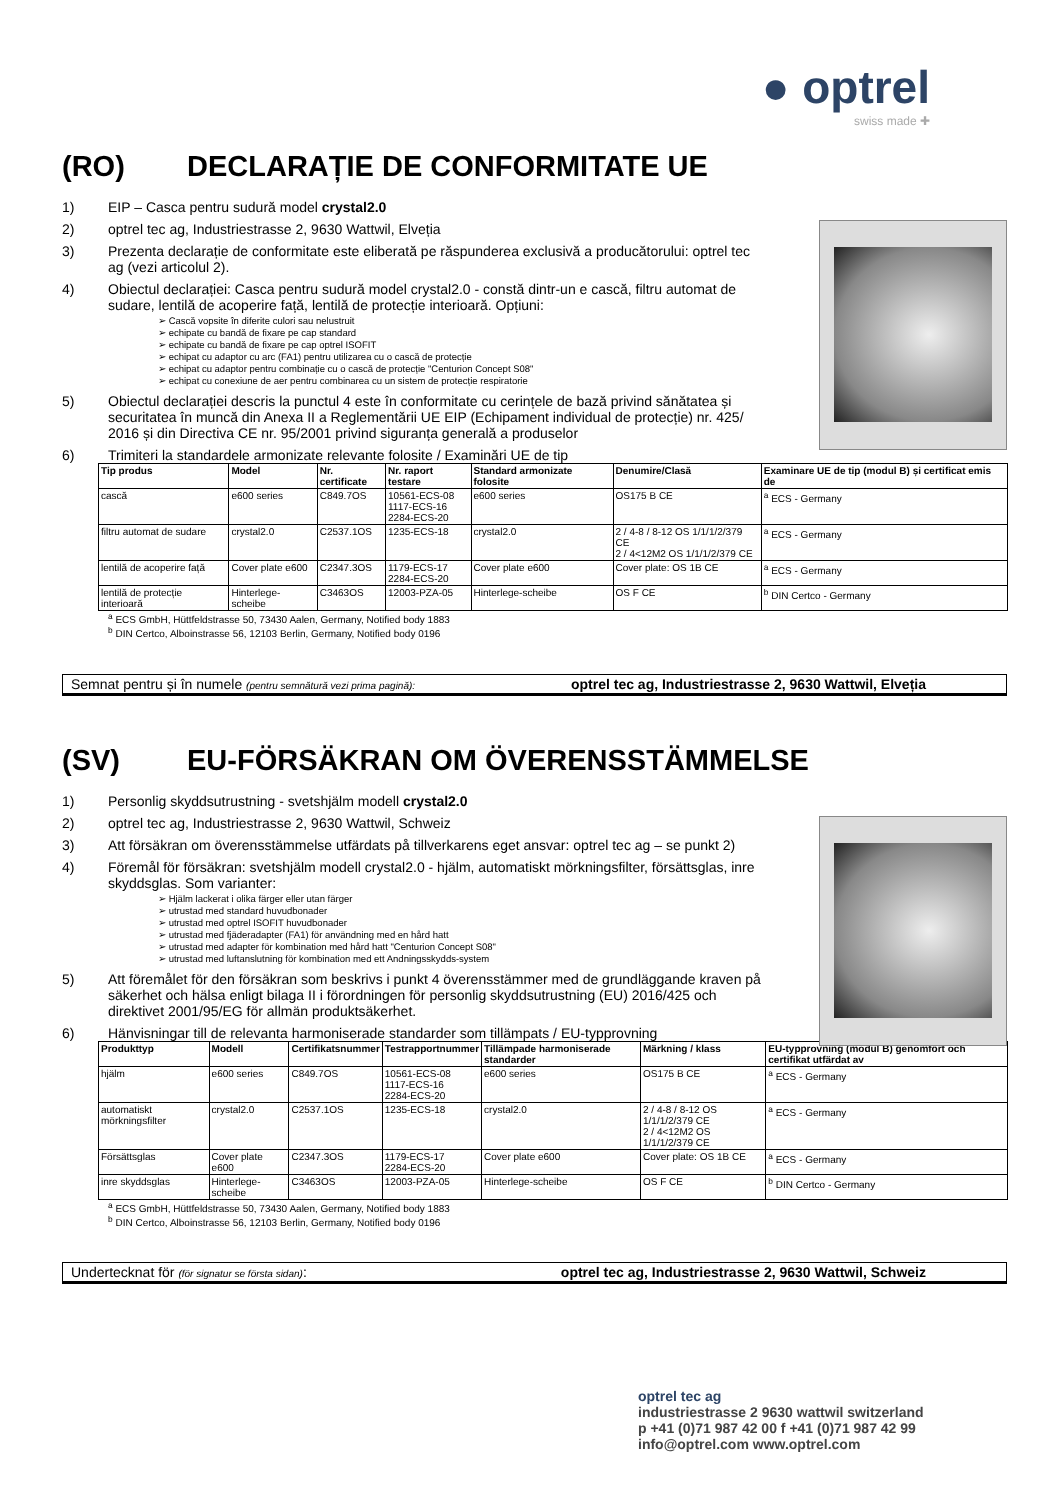● optrel
swiss made ✚
(RO) DECLARAȚIE DE CONFORMITATE UE
1) EIP – Casca pentru sudură model crystal2.0
2) optrel tec ag, Industriestrasse 2, 9630 Wattwil, Elveția
3) Prezenta declarație de conformitate este eliberată pe răspunderea exclusivă a producătorului: optrel tec ag (vezi articolul 2).
4) Obiectul declarației: Casca pentru sudură model crystal2.0 - constă dintr-un e cască, filtru automat de sudare, lentilă de acoperire față, lentilă de protecție interioară. Opțiuni:
➢ Cască vopsite în diferite culori sau nelustruit
➢ echipate cu bandă de fixare pe cap standard
➢ echipate cu bandă de fixare pe cap optrel ISOFIT
➢ echipat cu adaptor cu arc (FA1) pentru utilizarea cu o cască de protecție
➢ echipat cu adaptor pentru combinație cu o cască de protecție "Centurion Concept S08"
➢ echipat cu conexiune de aer pentru combinarea cu un sistem de protecție respiratorie
5) Obiectul declarației descris la punctul 4 este în conformitate cu cerințele de bază privind sănătatea și securitatea în muncă din Anexa II a Reglementării UE EIP (Echipament individual de protecție) nr. 425/ 2016 și din Directiva CE nr. 95/2001 privind siguranța generală a produselor
6) Trimiteri la standardele armonizate relevante folosite / Examinări UE de tip
| Tip produs | Model | Nr. certificate | Nr. raport testare | Standard armonizate folosite | Denumire/Clasă | Examinare UE de tip (modul B) și certificat emis de |
| --- | --- | --- | --- | --- | --- | --- |
| cască | e600 series | C849.7OS | 10561-ECS-08 1117-ECS-16 2284-ECS-20 | e600 series | OS175 B CE | <sup>a</sup> ECS - Germany |
| filtru automat de sudare | crystal2.0 | C2537.1OS | 1235-ECS-18 | crystal2.0 | 2 / 4-8 / 8-12 OS 1/1/1/2/379 CE 2 / 4<12M2 OS 1/1/1/2/379 CE | <sup>a</sup> ECS - Germany |
| lentilă de acoperire față | Cover plate e600 | C2347.3OS | 1179-ECS-17 2284-ECS-20 | Cover plate e600 | Cover plate: OS 1B CE | <sup>a</sup> ECS - Germany |
| lentilă de protecție interioară | Hinterlege-scheibe | C3463OS | 12003-PZA-05 | Hinterlege-scheibe | OS F CE | <sup>b</sup> DIN Certco - Germany |
<sup>a</sup> ECS GmbH, Hüttfeldstrasse 50, 73430 Aalen, Germany, Notified body 1883
<sup>b</sup> DIN Certco, Alboinstrasse 56, 12103 Berlin, Germany, Notified body 0196
Semnat pentru și în numele (pentru semnătură vezi prima pagină): optrel tec ag, Industriestrasse 2, 9630 Wattwil, Elveția
(SV) EU-FÖRSÄKRAN OM ÖVERENSSTÄMMELSE
1) Personlig skyddsutrustning - svetshjälm modell crystal2.0
2) optrel tec ag, Industriestrasse 2, 9630 Wattwil, Schweiz
3) Att försäkran om överensstämmelse utfärdats på tillverkarens eget ansvar: optrel tec ag – se punkt 2)
4) Föremål för försäkran: svetshjälm modell crystal2.0 - hjälm, automatiskt mörkningsfilter, försättsglas, inre skyddsglas. Som varianter:
➢ Hjälm lackerat i olika färger eller utan färger
➢ utrustad med standard huvudbonader
➢ utrustad med optrel ISOFIT huvudbonader
➢ utrustad med fjäderadapter (FA1) för användning med en hård hatt
➢ utrustad med adapter för kombination med hård hatt "Centurion Concept S08"
➢ utrustad med luftanslutning för kombination med ett Andningsskydds-system
5) Att föremålet för den försäkran som beskrivs i punkt 4 överensstämmer med de grundläggande kraven på säkerhet och hälsa enligt bilaga II i förordningen för personlig skyddsutrustning (EU) 2016/425 och direktivet 2001/95/EG för allmän produktsäkerhet.
6) Hänvisningar till de relevanta harmoniserade standarder som tillämpats / EU-typprovning
| Produkttyp | Modell | Certifikatsnummer | Testrapportnummer | Tillämpade harmoniserade standarder | Märkning / klass | EU-typprovning (modul B) genomfört och certifikat utfärdat av |
| --- | --- | --- | --- | --- | --- | --- |
| hjälm | e600 series | C849.7OS | 10561-ECS-08 1117-ECS-16 2284-ECS-20 | e600 series | OS175 B CE | <sup>a</sup> ECS - Germany |
| automatiskt mörkningsfilter | crystal2.0 | C2537.1OS | 1235-ECS-18 | crystal2.0 | 2 / 4-8 / 8-12 OS 1/1/1/2/379 CE 2 / 4<12M2 OS 1/1/1/2/379 CE | <sup>a</sup> ECS - Germany |
| Försättsglas | Cover plate e600 | C2347.3OS | 1179-ECS-17 2284-ECS-20 | Cover plate e600 | Cover plate: OS 1B CE | <sup>a</sup> ECS - Germany |
| inre skyddsglas | Hinterlege-scheibe | C3463OS | 12003-PZA-05 | Hinterlege-scheibe | OS F CE | <sup>b</sup> DIN Certco - Germany |
<sup>a</sup> ECS GmbH, Hüttfeldstrasse 50, 73430 Aalen, Germany, Notified body 1883
<sup>b</sup> DIN Certco, Alboinstrasse 56, 12103 Berlin, Germany, Notified body 0196
Undertecknat för (för signatur se första sidan): optrel tec ag, Industriestrasse 2, 9630 Wattwil, Schweiz
optrel tec ag
industriestrasse 2 9630 wattwil switzerland
p +41 (0)71 987 42 00 f +41 (0)71 987 42 99
info@optrel.com www.optrel.com